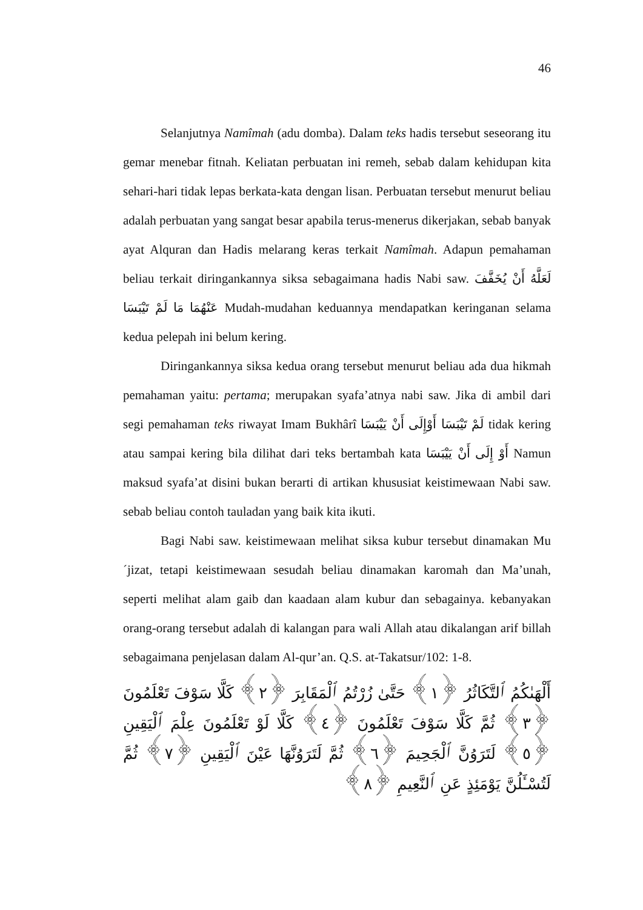46
Selanjutnya Namîmah (adu domba). Dalam teks hadis tersebut seseorang itu gemar menebar fitnah. Keliatan perbuatan ini remeh, sebab dalam kehidupan kita sehari-hari tidak lepas berkata-kata dengan lisan. Perbuatan tersebut menurut beliau adalah perbuatan yang sangat besar apabila terus-menerus dikerjakan, sebab banyak ayat Alquran dan Hadis melarang keras terkait Namîmah. Adapun pemahaman beliau terkait diringankannya siksa sebagaimana hadis Nabi saw. لَعَلَّهُ أَنْ يُخَفَّفَ عَنْهُمَا مَا لَمْ تَيْبَسَا Mudah-mudahan keduannya mendapatkan keringanan selama kedua pelepah ini belum kering.
Diringankannya siksa kedua orang tersebut menurut beliau ada dua hikmah pemahaman yaitu: pertama; merupakan syafa’atnya nabi saw. Jika di ambil dari segi pemahaman teks riwayat Imam Bukhârî لَمْ تَيْبَسَا أَوْإِلَى أَنْ يَيْبَسَا tidak kering atau sampai kering bila dilihat dari teks bertambah kata أَوْ إِلَى أَنْ يَيْبَسَا Namun maksud syafa’at disini bukan berarti di artikan khususiat keistimewaan Nabi saw. sebab beliau contoh tauladan yang baik kita ikuti.
Bagi Nabi saw. keistimewaan melihat siksa kubur tersebut dinamakan Mu´jizat, tetapi keistimewaan sesudah beliau dinamakan karomah dan Ma’unah, seperti melihat alam gaib dan kaadaan alam kubur dan sebagainya. kebanyakan orang-orang tersebut adalah di kalangan para wali Allah atau dikalangan arif billah sebagaimana penjelasan dalam Al-qur’an. Q.S. at-Takatsur/102: 1-8.
أَلْهَىٰكُمُ ٱلتَّكَاثُرُ ﴿١﴾ حَتَّىٰ زُرْتُمُ ٱلْمَقَابِرَ ﴿٢﴾ كَلَّا سَوْفَ تَعْلَمُونَ ﴿٣﴾ ثُمَّ كَلَّا سَوْفَ تَعْلَمُونَ ﴿٤﴾ كَلَّا لَوْ تَعْلَمُونَ عِلْمَ ٱلْيَقِينِ ﴿٥﴾ لَتَرَوُنَّ ٱلْجَحِيمَ ﴿٦﴾ ثُمَّ لَتَرَوُنَّهَا عَيْنَ ٱلْيَقِينِ ﴿٧﴾ ثُمَّ لَتُسْـَٔلُنَّ يَوْمَئِذٍ عَنِ ٱلنَّعِيمِ ﴿٨﴾